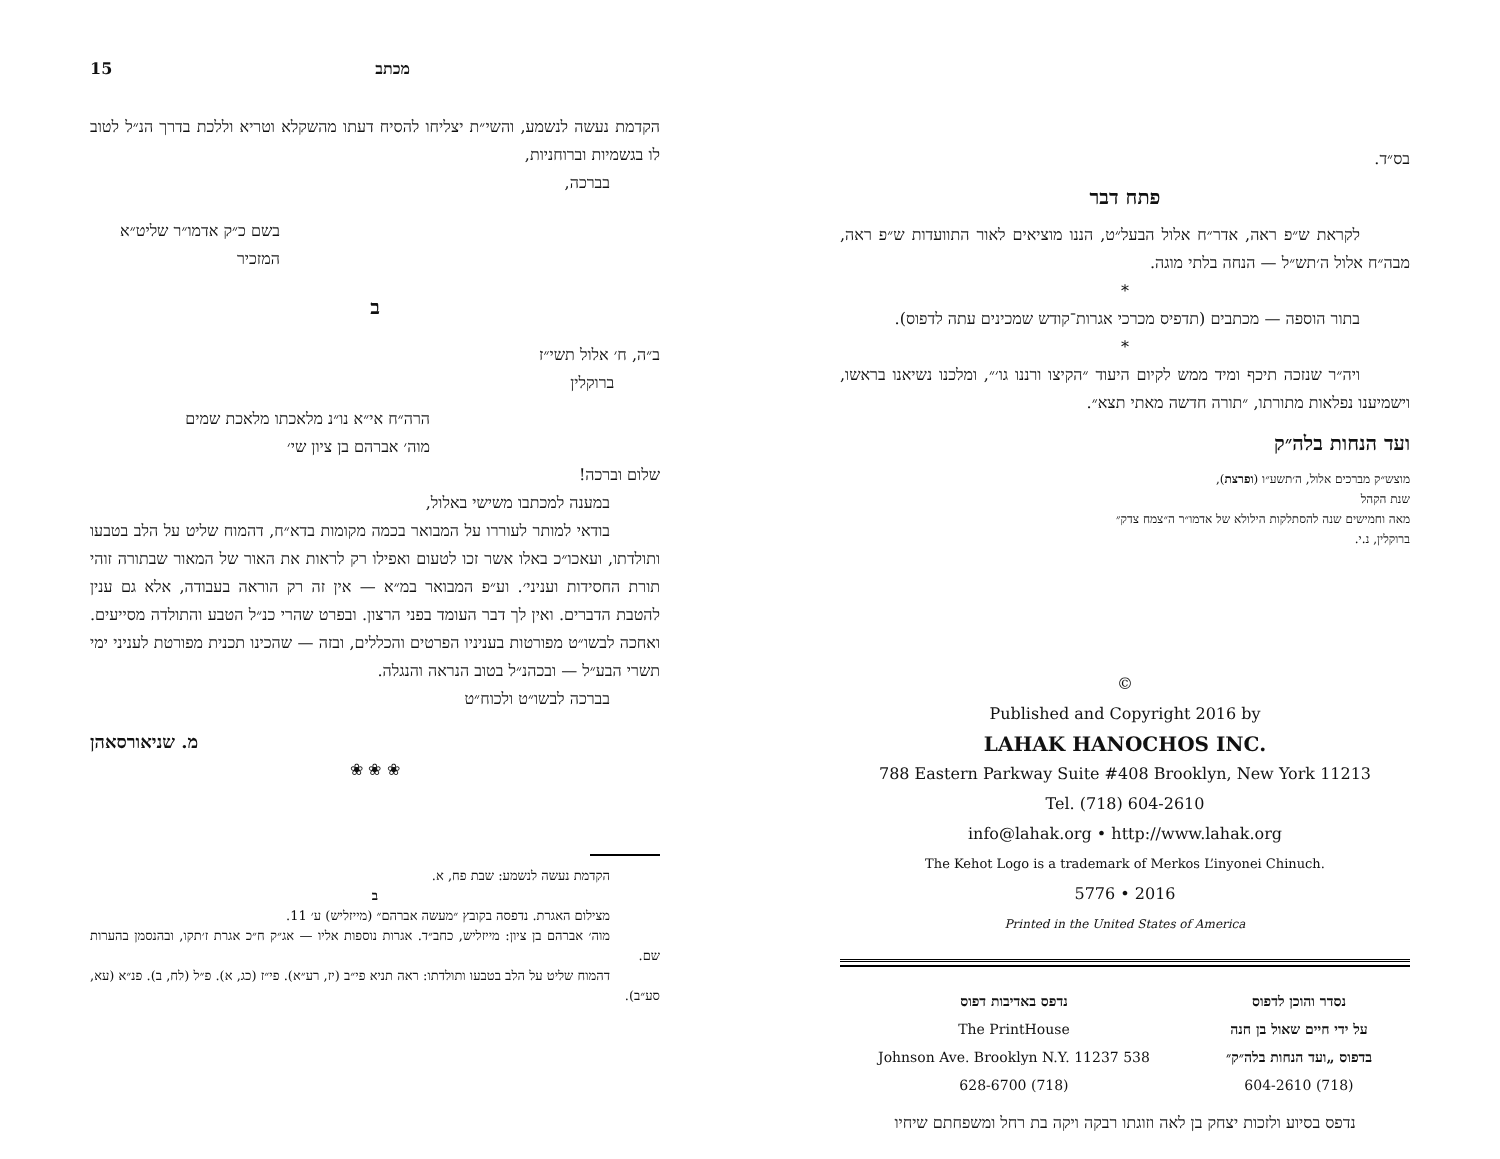בס״ד.
פתח דבר
לקראת ש״פ ראה, אדר״ח אלול הבעל״ט, הננו מוציאים לאור התוועדות ש״פ ראה, מבה״ח אלול ה׳תש״ל — הנחה בלתי מוגה.
*
בתור הוספה — מכתבים (תדפיס מכרכי אגרות־קודש שמכינים עתה לדפוס).
*
ויה״ר שנזכה תיכף ומיד ממש לקיום היעוד ״הקיצו ורננו גו׳״, ומלכנו נשיאנו בראשו, וישמיענו נפלאות מתורתו, ״תורה חדשה מאתי תצא״.
ועד הנחות בלה״ק
מוצש״ק מברכים אלול, ה׳תשע״ו (ופרצת),
שנת הקהל
מאה וחמישים שנה להסתלקות הילולא של אדמו״ר ה״צמח צדק״
ברוקלין, נ.י.
©
Published and Copyright 2016 by
LAHAK HANOCHOS INC.
788 Eastern Parkway Suite #408 Brooklyn, New York 11213
Tel. (718) 604-2610
info@lahak.org • http://www.lahak.org
The Kehot Logo is a trademark of Merkos L’inyonei Chinuch.
5776 • 2016
Printed in the United States of America
נסדר והוכן לדפוס
על ידי חיים שאול בן חנה
בדפוס „ועד הנחות בלה״ק״
(718) 604-2610
נדפס באדיבות דפוס
The PrintHouse
538 Johnson Ave. Brooklyn N.Y. 11237
(718) 628-6700
נדפס בסיוע ולזכות יצחק בן לאה וזוגתו רבקה ויקה בת רחל ומשפחתם שיחיו
מכתב 15
הקדמת נעשה לנשמע, והשי״ת יצליחו להסיח דעתו מהשקלא וטריא וללכת בדרך הנ״ל לטוב לו בגשמיות וברוחניות,
בברכה,
בשם כ״ק אדמו״ר שליט״א
המזכיר
ב
ב״ה, ח׳ אלול תשי״ז
ברוקלין
הרה״ח אי״א נו״נ מלאכתו מלאכת שמים
מוה׳ אברהם בן ציון שי׳
שלום וברכה!
במענה למכתבו משישי באלול,
בודאי למותר לעוררו על המבואר בכמה מקומות בדא״ח, דהמוח שליט על הלב בטבעו ותולדתו, ועאכו״כ באלו אשר זכו לטעום ואפילו רק לראות את האור של המאור שבתורה זוהי תורת החסידות ועניני׳. וע״פ המבואר במ״א — אין זה רק הוראה בעבודה, אלא גם ענין להטבת הדברים. ואין לך דבר העומד בפני הרצון. ובפרט שהרי כנ״ל הטבע והתולדה מסייעים. ואחכה לבשו״ט מפורטות בעניניו הפרטים והכללים, ובזה — שהכינו תכנית מפורטת לעניני ימי תשרי הבע״ל — ובכהנ״ל בטוב הנראה והנגלה.
בברכה לבשו״ט ולכוח״ט
מ. שניאורסאהן
❀ ❀ ❀
הקדמת נעשה לנשמע: שבת פח, א.
ב
מצילום האגרת. נדפסה בקובץ ״מעשה אברהם״ (מייזליש) ע׳ 11.
מוה׳ אברהם בן ציון: מייזליש, כחב״ד. אגרות נוספות אליו — אג״ק ח״כ אגרת ז׳תקו, ובהנסמן בהערות שם.
דהמוח שליט על הלב בטבעו ותולדתו: ראה תניא פי״ב (יז, רע״א). פי״ז (כג, א). פ״ל (לח, ב). פנ״א (עא, סע״ב).